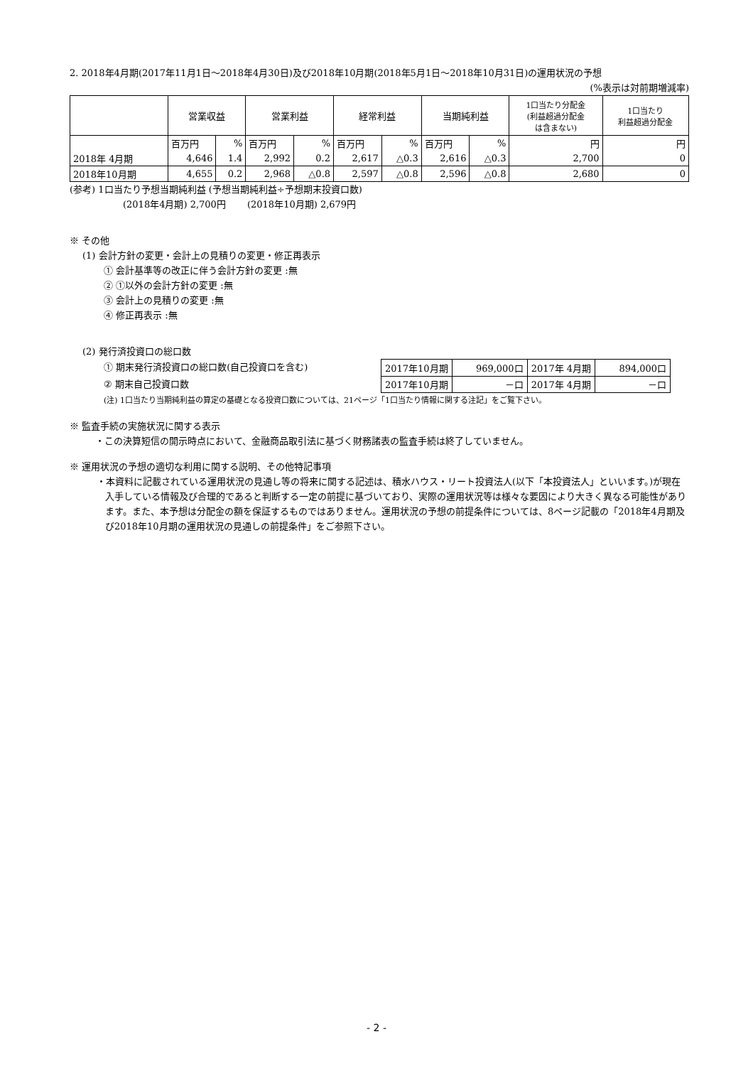2. 2018年4月期(2017年11月1日～2018年4月30日)及び2018年10月期(2018年5月1日～2018年10月31日)の運用状況の予想
(%表示は対前期増減率)
| | 営業収益 | | 営業利益 | | 経常利益 | | 当期純利益 | | 1口当たり分配金 (利益超過分配金 は含まない) | 1口当たり 利益超過分配金 |
| --- | --- | --- | --- | --- | --- | --- | --- | --- | --- | --- |
| | 百万円 | % | 百万円 | % | 百万円 | % | 百万円 | % | 円 | 円 |
| 2018年 4月期 | 4,646 | 1.4 | 2,992 | 0.2 | 2,617 | △0.3 | 2,616 | △0.3 | 2,700 | 0 |
| 2018年10月期 | 4,655 | 0.2 | 2,968 | △0.8 | 2,597 | △0.8 | 2,596 | △0.8 | 2,680 | 0 |
(参考) 1口当たり予想当期純利益 (予想当期純利益÷予想期末投資口数)
(2018年4月期) 2,700円 　　(2018年10月期) 2,679円
※ その他
(1) 会計方針の変更・会計上の見積りの変更・修正再表示
① 会計基準等の改正に伴う会計方針の変更 :無
② ①以外の会計方針の変更 :無
③ 会計上の見積りの変更 :無
④ 修正再表示 :無
(2) 発行済投資口の総口数
① 期末発行済投資口の総口数(自己投資口を含む)
② 期末自己投資口数
| 2017年10月期 | 969,000口 | 2017年 4月期 | 894,000口 |
| 2017年10月期 | －口 | 2017年 4月期 | －口 |
(注) 1口当たり当期純利益の算定の基礎となる投資口数については、21ページ「1口当たり情報に関する注記」をご覧下さい。
※ 監査手続の実施状況に関する表示
・この決算短信の開示時点において、金融商品取引法に基づく財務諸表の監査手続は終了していません。
※ 運用状況の予想の適切な利用に関する説明、その他特記事項
・本資料に記載されている運用状況の見通し等の将来に関する記述は、積水ハウス・リート投資法人(以下「本投資法人」といいます。)が現在入手している情報及び合理的であると判断する一定の前提に基づいており、実際の運用状況等は様々な要因により大きく異なる可能性があります。また、本予想は分配金の額を保証するものではありません。運用状況の予想の前提条件については、8ページ記載の「2018年4月期及び2018年10月期の運用状況の見通しの前提条件」をご参照下さい。
- 2 -